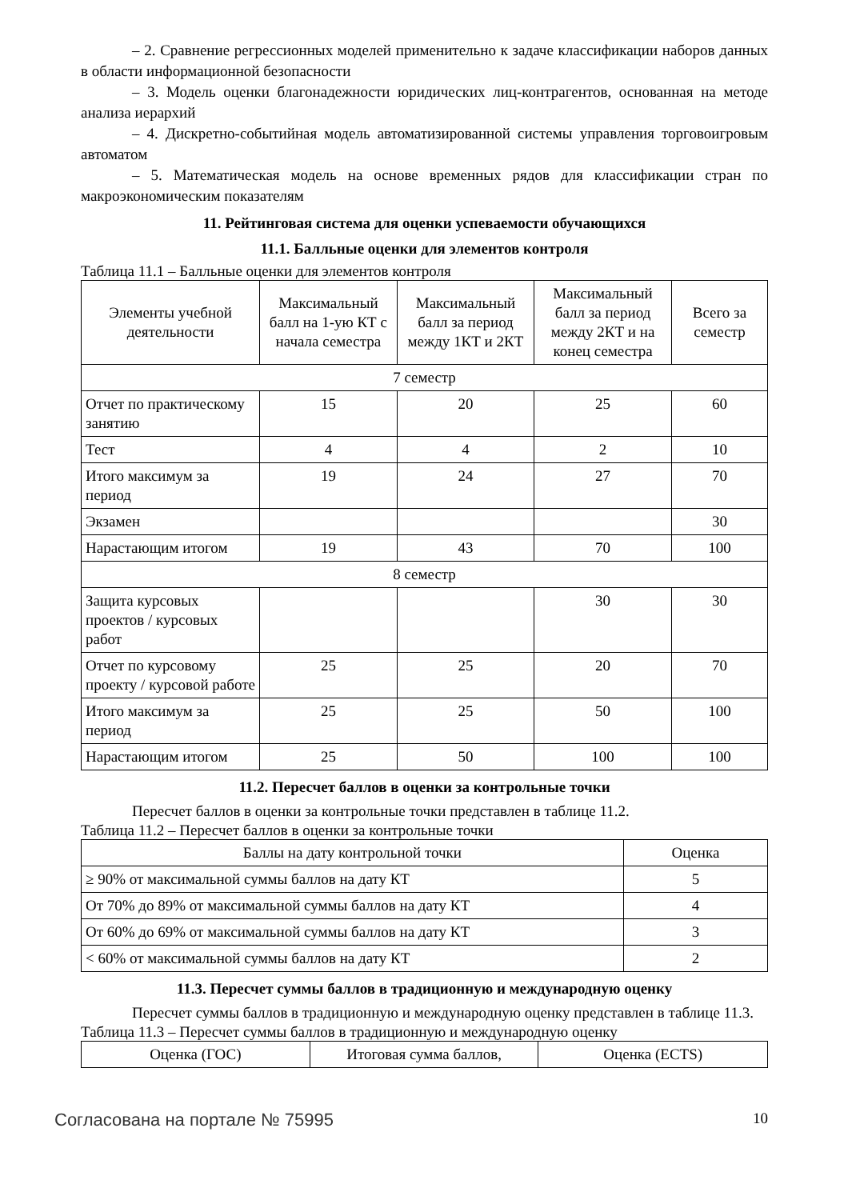– 2. Сравнение регрессионных моделей применительно к задаче классификации наборов данных в области информационной безопасности
– 3. Модель оценки благонадежности юридических лиц-контрагентов, основанная на методе анализа иерархий
– 4. Дискретно-событийная модель автоматизированной системы управления торговоигровым автоматом
– 5. Математическая модель на основе временных рядов для классификации стран по макроэкономическим показателям
11. Рейтинговая система для оценки успеваемости обучающихся
11.1. Балльные оценки для элементов контроля
Таблица 11.1 – Балльные оценки для элементов контроля
| Элементы учебной деятельности | Максимальный балл на 1-ую КТ с начала семестра | Максимальный балл за период между 1КТ и 2КТ | Максимальный балл за период между 2КТ и на конец семестра | Всего за семестр |
| --- | --- | --- | --- | --- |
| 7 семестр | | | | |
| Отчет по практическому занятию | 15 | 20 | 25 | 60 |
| Тест | 4 | 4 | 2 | 10 |
| Итого максимум за период | 19 | 24 | 27 | 70 |
| Экзамен | | | | 30 |
| Нарастающим итогом | 19 | 43 | 70 | 100 |
| 8 семестр | | | | |
| Защита курсовых проектов / курсовых работ | | | 30 | 30 |
| Отчет по курсовому проекту / курсовой работе | 25 | 25 | 20 | 70 |
| Итого максимум за период | 25 | 25 | 50 | 100 |
| Нарастающим итогом | 25 | 50 | 100 | 100 |
11.2. Пересчет баллов в оценки за контрольные точки
Пересчет баллов в оценки за контрольные точки представлен в таблице 11.2.
Таблица 11.2 – Пересчет баллов в оценки за контрольные точки
| Баллы на дату контрольной точки | Оценка |
| --- | --- |
| ≥ 90% от максимальной суммы баллов на дату КТ | 5 |
| От 70% до 89% от максимальной суммы баллов на дату КТ | 4 |
| От 60% до 69% от максимальной суммы баллов на дату КТ | 3 |
| < 60% от максимальной суммы баллов на дату КТ | 2 |
11.3. Пересчет суммы баллов в традиционную и международную оценку
Пересчет суммы баллов в традиционную и международную оценку представлен в таблице 11.3.
Таблица 11.3 – Пересчет суммы баллов в традиционную и международную оценку
| Оценка (ГОС) | Итоговая сумма баллов, | Оценка (ECTS) |
| --- | --- | --- |
Согласована на портале № 75995 10